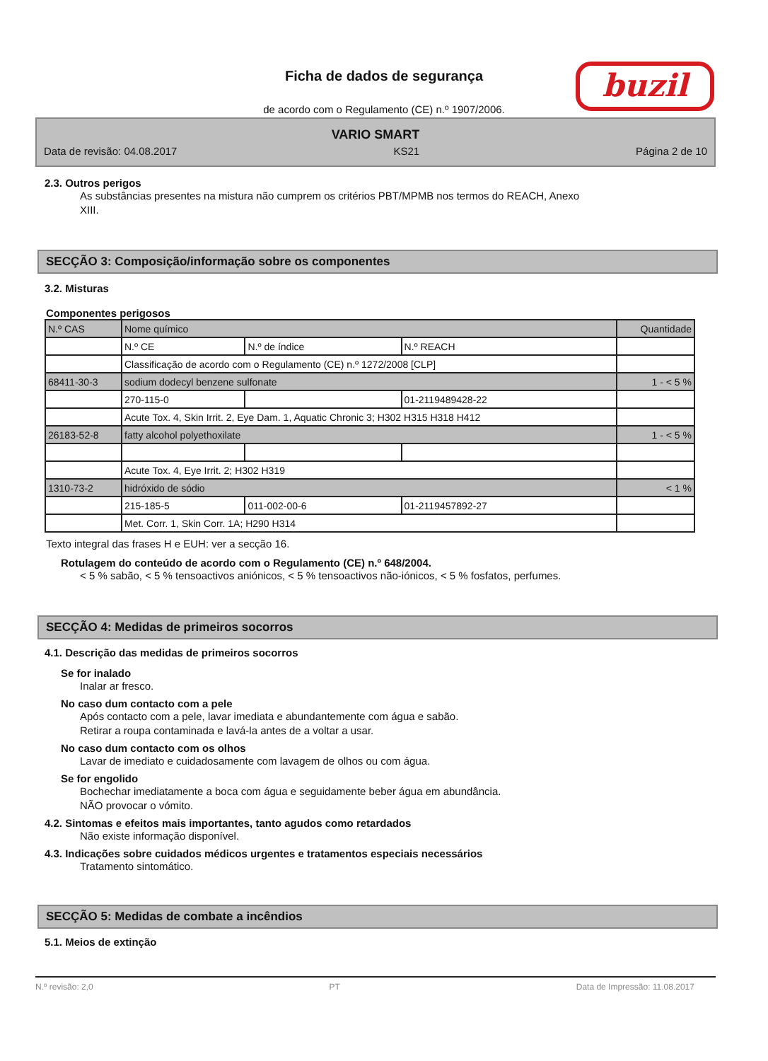Ficha de dados de segurança
de acordo com o Regulamento (CE) n.º 1907/2006.
buzil
VARIO SMART
Data de revisão: 04.08.2017 KS21 Página 2 de 10
2.3. Outros perigos
As substâncias presentes na mistura não cumprem os critérios PBT/MPMB nos termos do REACH, Anexo
XIII.
SECÇÃO 3: Composição/informação sobre os componentes
3.2. Misturas
Componentes perigosos
| N.º CAS | Nome químico | | | Quantidade |
| | N.º CE | N.º de índice | N.º REACH | |
| | Classificação de acordo com o Regulamento (CE) n.º 1272/2008 [CLP] | | | |
| 68411-30-3 | sodium dodecyl benzene sulfonate | | | 1 - < 5 % |
| | 270-115-0 | | 01-2119489428-22 | |
| | Acute Tox. 4, Skin Irrit. 2, Eye Dam. 1, Aquatic Chronic 3; H302 H315 H318 H412 | | | |
| 26183-52-8 | fatty alcohol polyethoxilate | | | 1 - < 5 % |
| | Acute Tox. 4, Eye Irrit. 2; H302 H319 | | | |
| 1310-73-2 | hidróxido de sódio | | | < 1 % |
| | 215-185-5 | 011-002-00-6 | 01-2119457892-27 | |
| | Met. Corr. 1, Skin Corr. 1A; H290 H314 | | | |
Texto integral das frases H e EUH: ver a secção 16.
Rotulagem do conteúdo de acordo com o Regulamento (CE) n.º 648/2004.
< 5 % sabão, < 5 % tensoactivos aniónicos, < 5 % tensoactivos não-iónicos, < 5 % fosfatos, perfumes.
SECÇÃO 4: Medidas de primeiros socorros
4.1. Descrição das medidas de primeiros socorros
Se for inalado
Inalar ar fresco.
No caso dum contacto com a pele
Após contacto com a pele, lavar imediata e abundantemente com água e sabão.
Retirar a roupa contaminada e lavá-la antes de a voltar a usar.
No caso dum contacto com os olhos
Lavar de imediato e cuidadosamente com lavagem de olhos ou com água.
Se for engolido
Bochechar imediatamente a boca com água e seguidamente beber água em abundância.
NÃO provocar o vómito.
4.2. Sintomas e efeitos mais importantes, tanto agudos como retardados
Não existe informação disponível.
4.3. Indicações sobre cuidados médicos urgentes e tratamentos especiais necessários
Tratamento sintomático.
SECÇÃO 5: Medidas de combate a incêndios
5.1. Meios de extinção
N.º revisão: 2,0 PT Data de Impressão: 11.08.2017